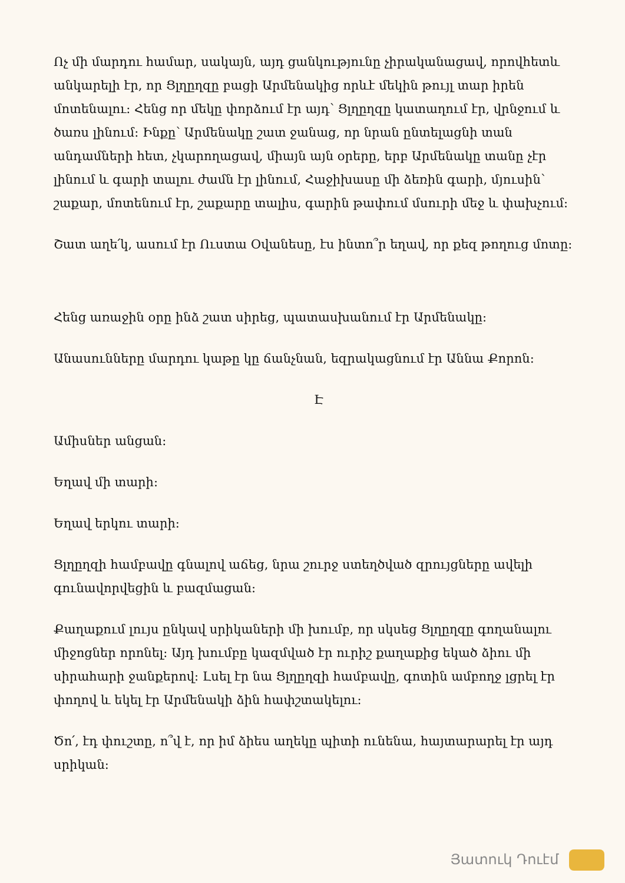Ոչ մի մարդու համար, սակայն, այդ ցանկությունը չիրականացավ, որովհետև անկարելի էր, որ Ցլղըղզը բացի Արմենակից որևէ մեկին թույլ տար իրեն մոտենալու: Հենց որ մեկը փորձում էր այդ՝ Ցլղըղզը կատաղում էր, վրնջում և ծառս լինում: Ինքը՝ Արմենակը շատ ջանաց, որ նրան ընտելացնի տան անդամների հետ, չկարողացավ, միայն այն օրերը, երբ Արմենակը տանը չէր լինում և գարի տալու ժամն էր լինում, Հաջիխասը մի ձեռին գարի, մյուսին՝ շաքար, մոտենում էր, շաքարը տալիս, գարին թափում մսուրի մեջ և փախչում:
Շատ աղե՛կ, ասում էր Ուստա Օվանեսը, էս ինտո՞ր եղավ, որ քեզ թողուց մոտը:
Հենց առաջին օրը ինձ շատ սիրեց, պատասխանում էր Արմենակը:
Անասունները մարդու կաթը կը ճանչնան, եզրակացնում էր Աննա Քորոն:
Է
Ամիսներ անցան:
Եղավ մի տարի:
Եղավ երկու տարի:
Ցլղըղզի համբավը գնալով աճեց, նրա շուրջ ստեղծված զրույցները ավելի գունավորվեցին և բազմացան:
Քաղաքում լույս ընկավ սրիկաների մի խումբ, որ սկսեց Ցլղըղզը գողանալու միջոցներ որոնել: Այդ խումբը կազմված էր ուրիշ քաղաքից եկած ձիու մի սիրահարի ջանքերով: Լսել էր նա Ցլղըղզի համբավը, գոտին ամբողջ լցրել էր փողով և եկել էր Արմենակի ձին հափշտակելու:
Ծո՛, էդ փուշտը, ո՞վ է, որ իմ ձիես աղեկը պիտի ունենա, հայտարարել էր այդ սրիկան:
Յատուկ Դուէմ